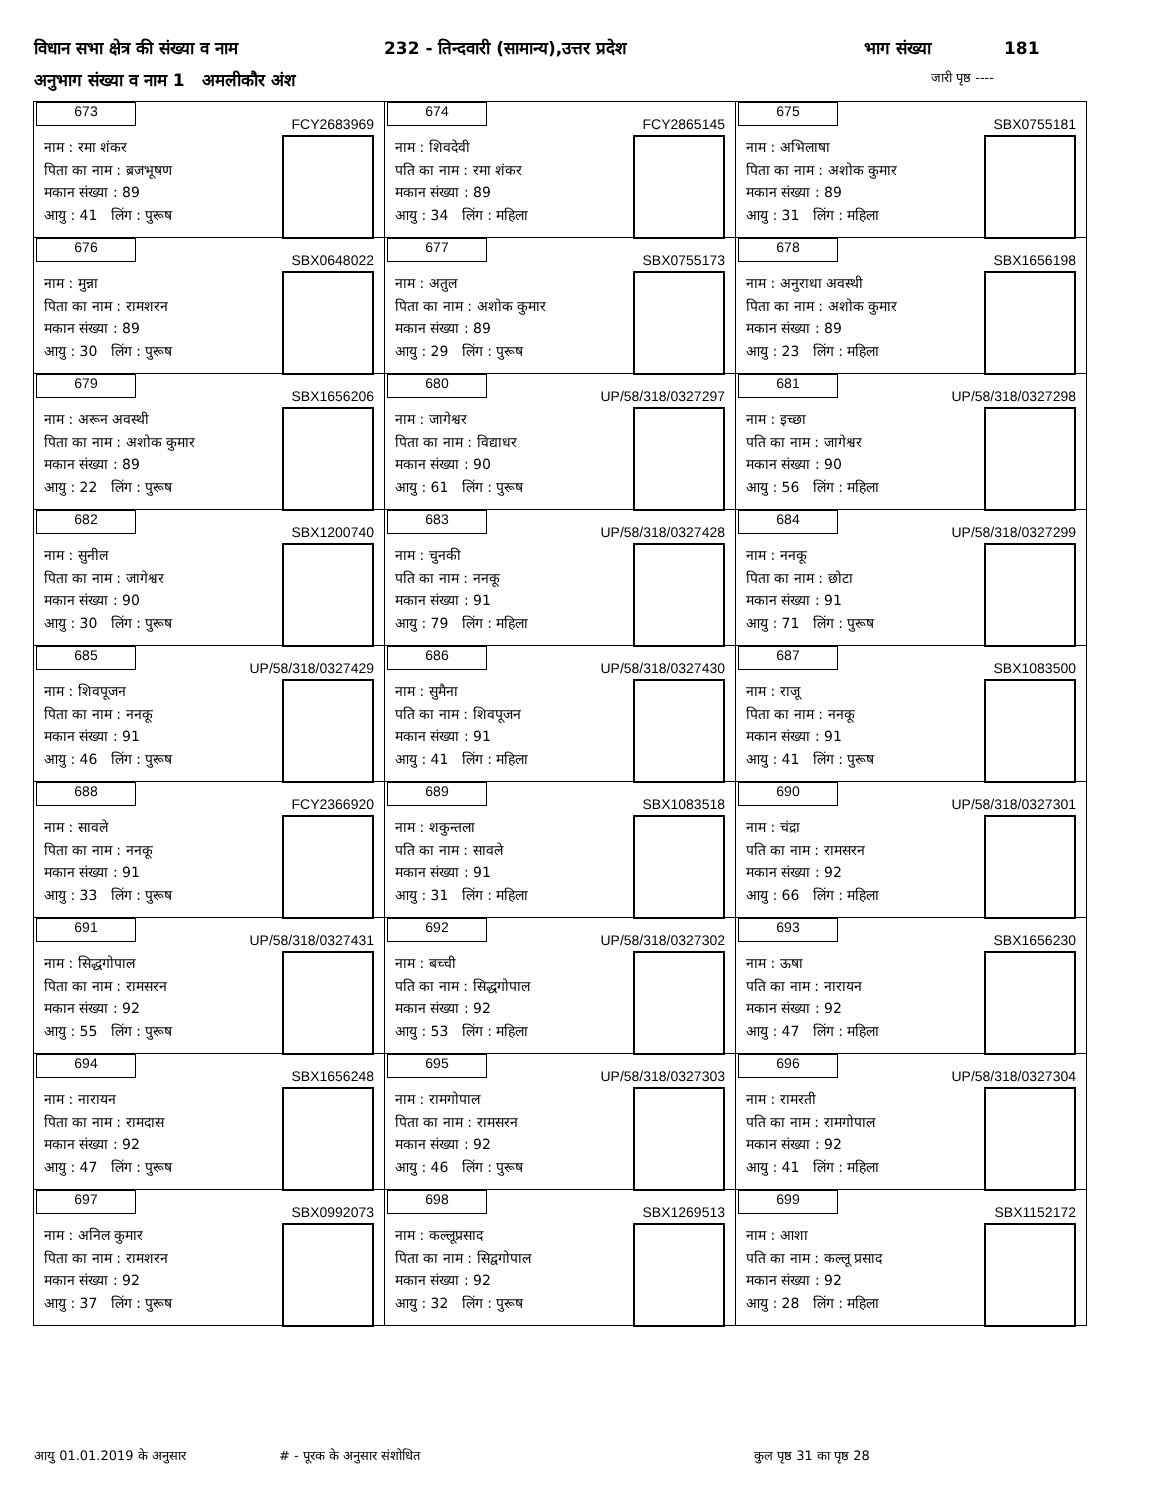विधान सभा क्षेत्र की संख्या व नाम 232 - तिन्दवारी (सामान्य),उत्तर प्रदेश भाग संख्या 181
अनुभाग संख्या व नाम 1 अमलीकौर अंश जारी पृष्ठ ----
| 673 FCY2683969 नाम : रमा शंकर पिता का नाम : ब्रजभूषण मकान संख्या : 89 आयु : 41 लिंग : पुरूष | 674 FCY2865145 नाम : शिवदेवी पति का नाम : रमा शंकर मकान संख्या : 89 आयु : 34 लिंग : महिला | 675 SBX0755181 नाम : अभिलाषा पिता का नाम : अशोक कुमार मकान संख्या : 89 आयु : 31 लिंग : महिला |
| 676 SBX0648022 नाम : मुन्ना पिता का नाम : रामशरन मकान संख्या : 89 आयु : 30 लिंग : पुरूष | 677 SBX0755173 नाम : अतुल पिता का नाम : अशोक कुमार मकान संख्या : 89 आयु : 29 लिंग : पुरूष | 678 SBX1656198 नाम : अनुराधा अवस्थी पिता का नाम : अशोक कुमार मकान संख्या : 89 आयु : 23 लिंग : महिला |
| 679 SBX1656206 नाम : अरून अवस्थी पिता का नाम : अशोक कुमार मकान संख्या : 89 आयु : 22 लिंग : पुरूष | 680 UP/58/318/0327297 नाम : जागेश्वर पिता का नाम : विद्याधर मकान संख्या : 90 आयु : 61 लिंग : पुरूष | 681 UP/58/318/0327298 नाम : इच्छा पति का नाम : जागेश्वर मकान संख्या : 90 आयु : 56 लिंग : महिला |
| 682 SBX1200740 नाम : सुनील पिता का नाम : जागेश्वर मकान संख्या : 90 आयु : 30 लिंग : पुरूष | 683 UP/58/318/0327428 नाम : चुनकी पति का नाम : ननकू मकान संख्या : 91 आयु : 79 लिंग : महिला | 684 UP/58/318/0327299 नाम : ननकू पिता का नाम : छोटा मकान संख्या : 91 आयु : 71 लिंग : पुरूष |
| 685 UP/58/318/0327429 नाम : शिवपूजन पिता का नाम : ननकू मकान संख्या : 91 आयु : 46 लिंग : पुरूष | 686 UP/58/318/0327430 नाम : सुमैना पति का नाम : शिवपूजन मकान संख्या : 91 आयु : 41 लिंग : महिला | 687 SBX1083500 नाम : राजू पिता का नाम : ननकू मकान संख्या : 91 आयु : 41 लिंग : पुरूष |
| 688 FCY2366920 नाम : सावले पिता का नाम : ननकू मकान संख्या : 91 आयु : 33 लिंग : पुरूष | 689 SBX1083518 नाम : शकुन्तला पति का नाम : सावले मकान संख्या : 91 आयु : 31 लिंग : महिला | 690 UP/58/318/0327301 नाम : चंद्रा पति का नाम : रामसरन मकान संख्या : 92 आयु : 66 लिंग : महिला |
| 691 UP/58/318/0327431 नाम : सिद्धगोपाल पिता का नाम : रामसरन मकान संख्या : 92 आयु : 55 लिंग : पुरूष | 692 UP/58/318/0327302 नाम : बच्ची पति का नाम : सिद्धगोपाल मकान संख्या : 92 आयु : 53 लिंग : महिला | 693 SBX1656230 नाम : ऊषा पति का नाम : नारायन मकान संख्या : 92 आयु : 47 लिंग : महिला |
| 694 SBX1656248 नाम : नारायन पिता का नाम : रामदास मकान संख्या : 92 आयु : 47 लिंग : पुरूष | 695 UP/58/318/0327303 नाम : रामगोपाल पिता का नाम : रामसरन मकान संख्या : 92 आयु : 46 लिंग : पुरूष | 696 UP/58/318/0327304 नाम : रामरती पति का नाम : रामगोपाल मकान संख्या : 92 आयु : 41 लिंग : महिला |
| 697 SBX0992073 नाम : अनिल कुमार पिता का नाम : रामशरन मकान संख्या : 92 आयु : 37 लिंग : पुरूष | 698 SBX1269513 नाम : कल्लूप्रसाद पिता का नाम : सिद्वगोपाल मकान संख्या : 92 आयु : 32 लिंग : पुरूष | 699 SBX1152172 नाम : आशा पति का नाम : कल्लू प्रसाद मकान संख्या : 92 आयु : 28 लिंग : महिला |
आयु 01.01.2019 के अनुसार # - पूरक के अनुसार संशोधित कुल पृष्ठ 31 का पृष्ठ 28